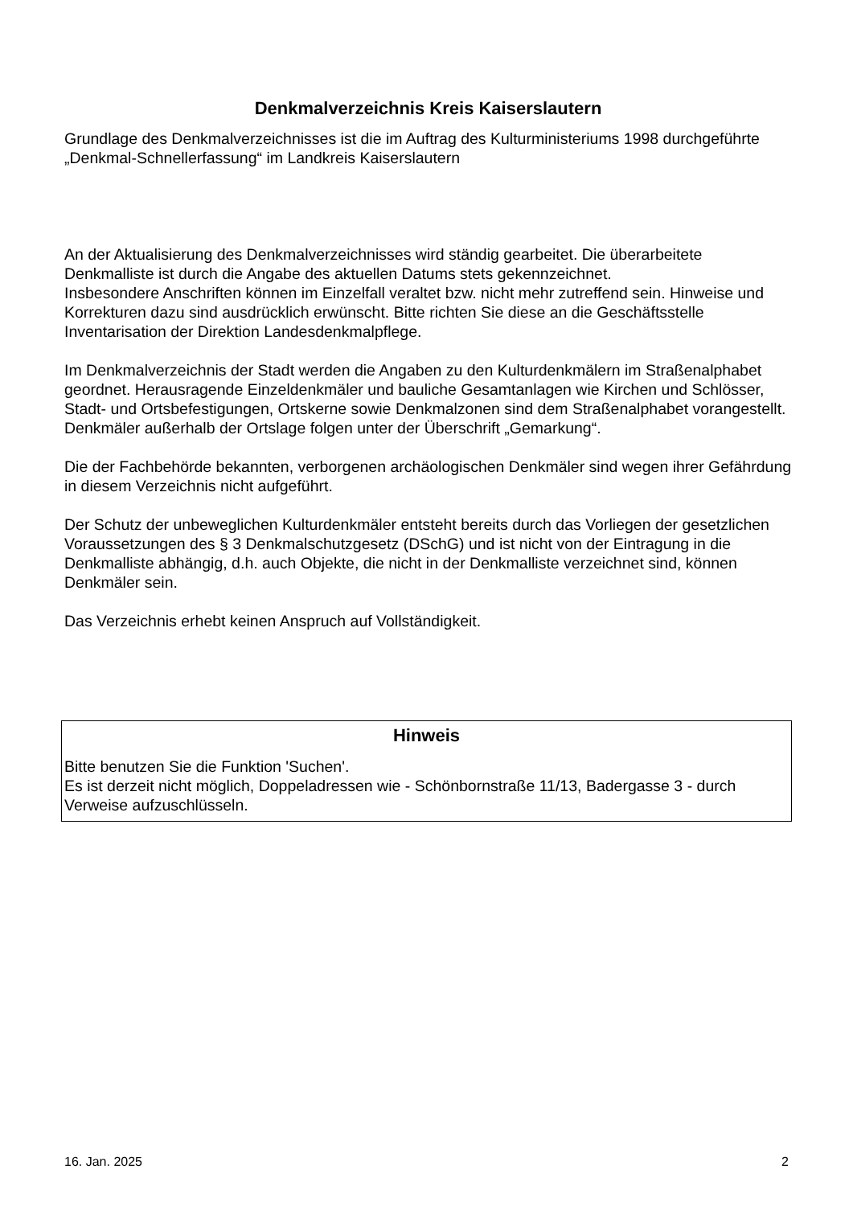Denkmalverzeichnis Kreis Kaiserslautern
Grundlage des Denkmalverzeichnisses ist die im Auftrag des Kulturministeriums 1998 durchgeführte „Denkmal-Schnellerfassung“ im Landkreis Kaiserslautern
An der Aktualisierung des Denkmalverzeichnisses wird ständig gearbeitet. Die überarbeitete Denkmalliste ist durch die Angabe des aktuellen Datums stets gekennzeichnet.
Insbesondere Anschriften können im Einzelfall veraltet bzw. nicht mehr zutreffend sein. Hinweise und Korrekturen dazu sind ausdrücklich erwünscht. Bitte richten Sie diese an die Geschäftsstelle Inventarisation der Direktion Landesdenkmalpflege.
Im Denkmalverzeichnis der Stadt werden die Angaben zu den Kulturdenkmälern im Straßenalphabet geordnet. Herausragende Einzeldenkmäler und bauliche Gesamtanlagen wie Kirchen und Schlösser, Stadt- und Ortsbefestigungen, Ortskerne sowie Denkmalzonen sind dem Straßenalphabet vorangestellt.
Denkmäler außerhalb der Ortslage folgen unter der Überschrift „Gemarkung“.
Die der Fachbehörde bekannten, verborgenen archäologischen Denkmäler sind wegen ihrer Gefährdung in diesem Verzeichnis nicht aufgeführt.
Der Schutz der unbeweglichen Kulturdenkmäler entsteht bereits durch das Vorliegen der gesetzlichen Voraussetzungen des § 3 Denkmalschutzgesetz (DSchG) und ist nicht von der Eintragung in die Denkmalliste abhängig, d.h. auch Objekte, die nicht in der Denkmalliste verzeichnet sind, können Denkmäler sein.
Das Verzeichnis erhebt keinen Anspruch auf Vollständigkeit.
Hinweis
Bitte benutzen Sie die Funktion 'Suchen'.
Es ist derzeit nicht möglich, Doppeladressen wie - Schönbornstraße 11/13, Badergasse 3 - durch Verweise aufzuschlüsseln.
16. Jan. 2025 2